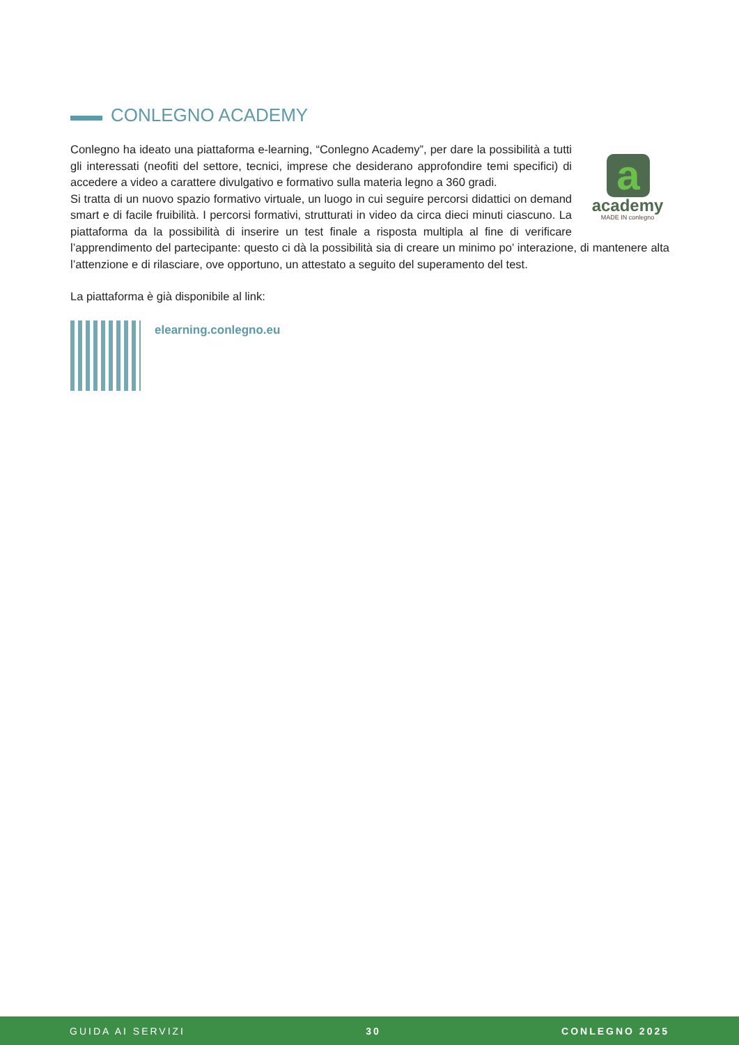CONLEGNO ACADEMY
a
academy
MADE IN conlegno
Conlegno ha ideato una piattaforma e-learning, “Conlegno Academy”, per dare la possibilità a tutti gli interessati (neofiti del settore, tecnici, imprese che desiderano approfondire temi specifici) di accedere a video a carattere divulgativo e formativo sulla materia legno a 360 gradi.
Si tratta di un nuovo spazio formativo virtuale, un luogo in cui seguire percorsi didattici on demand smart e di facile fruibilità. I percorsi formativi, strutturati in video da circa dieci minuti ciascuno. La piattaforma da la possibilità di inserire un test finale a risposta multipla al fine di verificare l’apprendimento del partecipante: questo ci dà la possibilità sia di creare un minimo po’ interazione, di mantenere alta l’attenzione e di rilasciare, ove opportuno, un attestato a seguito del superamento del test.
La piattaforma è già disponibile al link:
elearning.conlegno.eu
GUIDA AI SERVIZI 30 CONLEGNO 2025